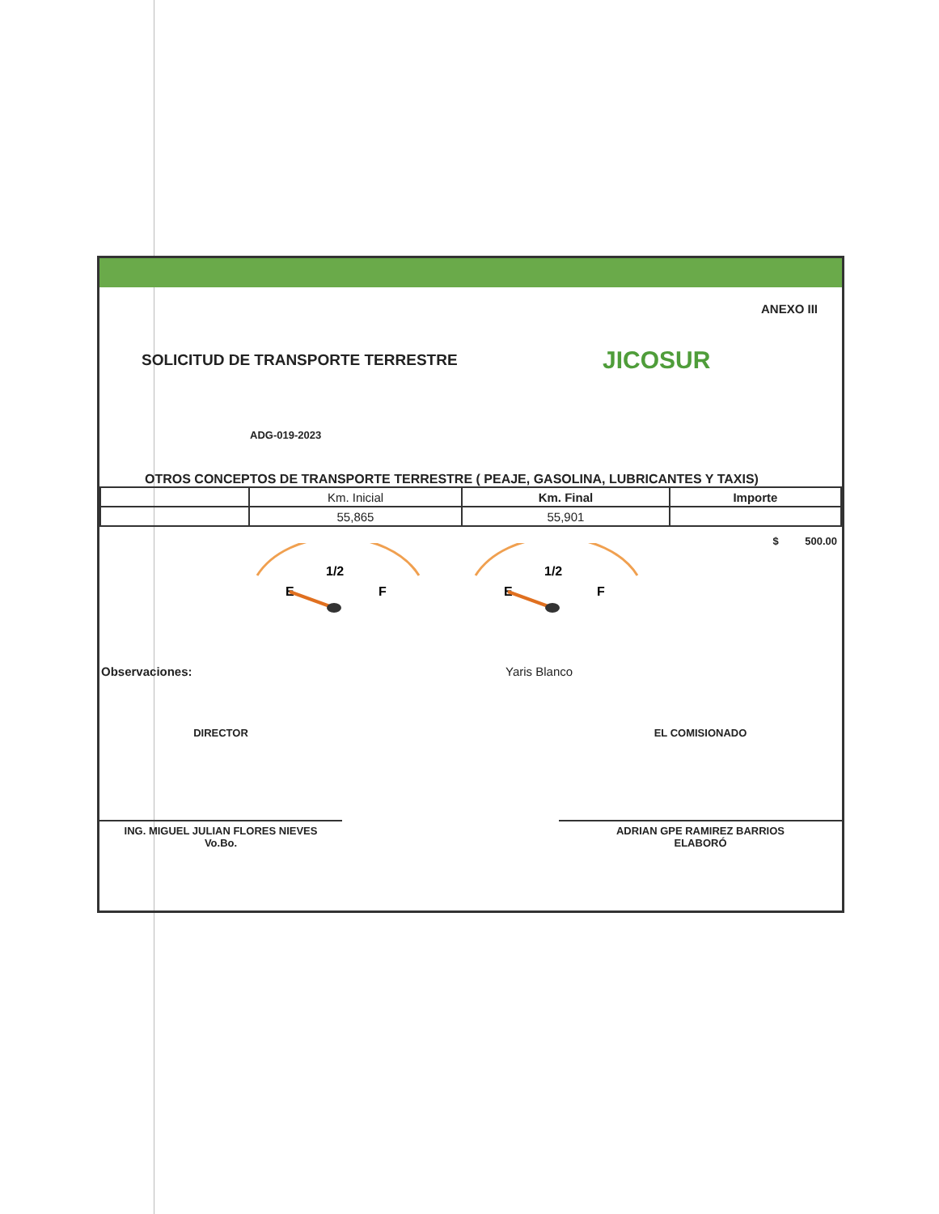ANEXO III
SOLICITUD DE TRANSPORTE TERRESTRE
JICOSUR
ADG-019-2023
OTROS CONCEPTOS DE TRANSPORTE TERRESTRE ( PEAJE, GASOLINA, LUBRICANTES Y TAXIS)
| | Km. Inicial | Km. Final | Importe |
| | 55,865 | 55,901 | |
$ 500.00
1/2
E
F
1/2
E
F
Observaciones: Yaris Blanco
DIRECTOR
ING. MIGUEL JULIAN FLORES NIEVES
Vo.Bo.
EL COMISIONADO
ADRIAN GPE RAMIREZ BARRIOS
ELABORÓ